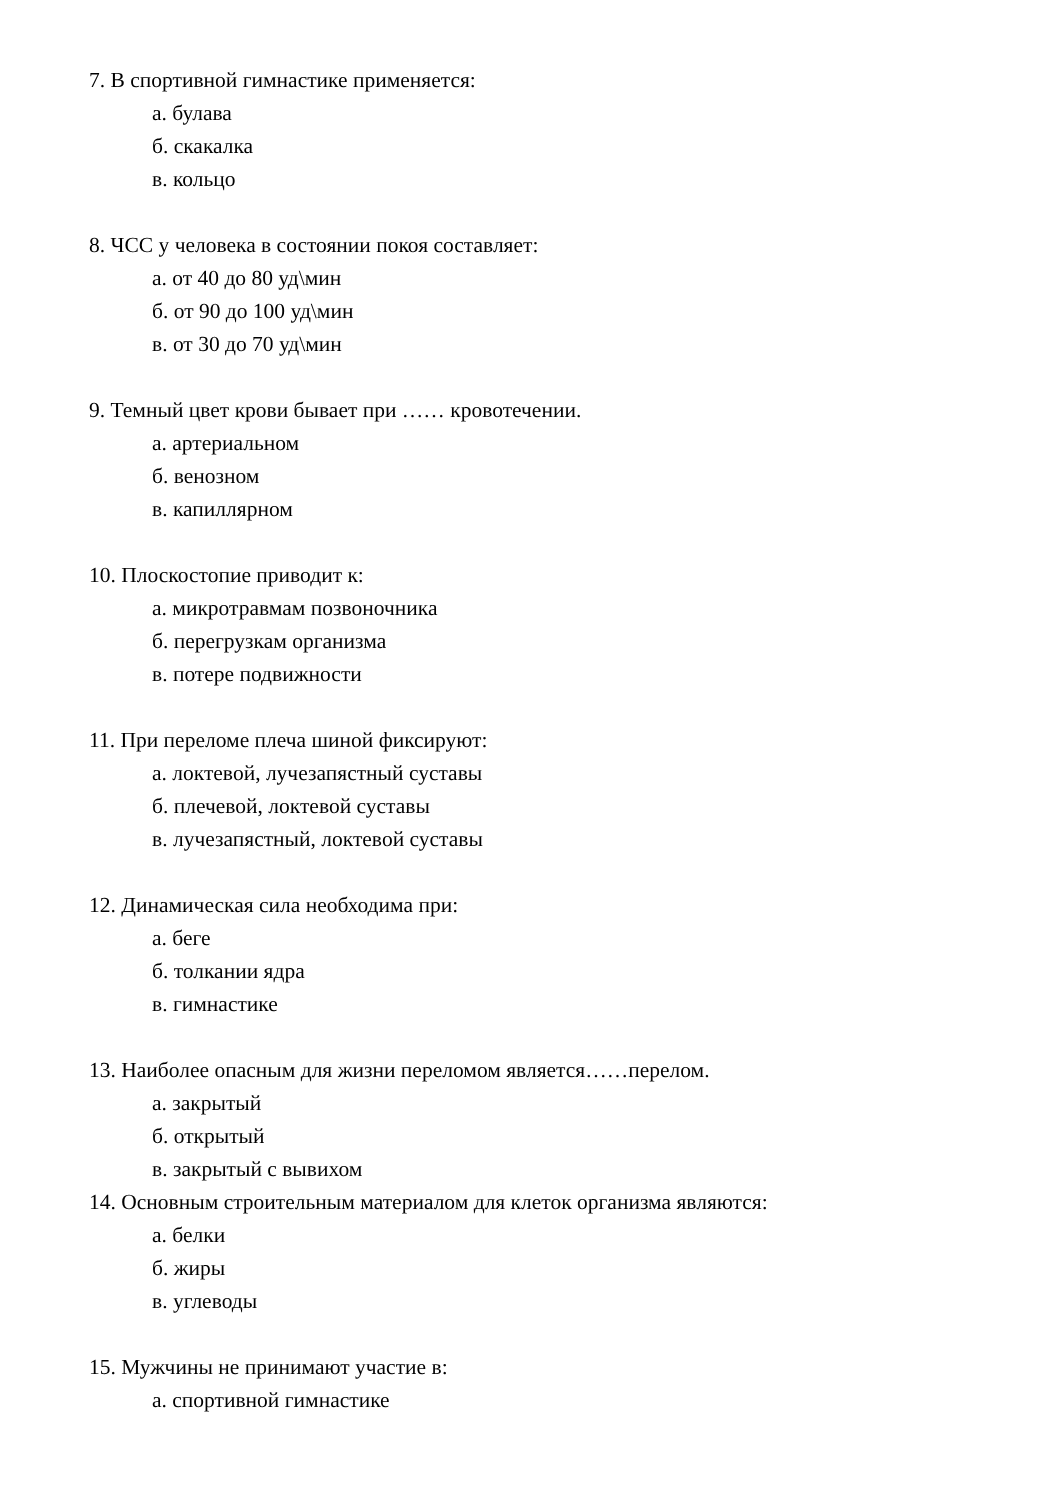7. В спортивной гимнастике применяется:
а. булава
б. скакалка
в. кольцо
8. ЧСС у человека в состоянии покоя составляет:
а. от 40 до 80 уд\мин
б. от 90 до 100 уд\мин
в. от 30 до 70 уд\мин
9. Темный цвет крови бывает при …… кровотечении.
а. артериальном
б. венозном
в. капиллярном
10. Плоскостопие приводит к:
а. микротравмам позвоночника
б. перегрузкам организма
в. потере подвижности
11. При переломе плеча шиной фиксируют:
а. локтевой, лучезапястный суставы
б. плечевой, локтевой суставы
в. лучезапястный, локтевой суставы
12. Динамическая сила необходима при:
а. беге
б. толкании ядра
в. гимнастике
13. Наиболее опасным для жизни переломом является……перелом.
а. закрытый
б. открытый
в. закрытый с вывихом
14. Основным строительным материалом для клеток организма являются:
а. белки
б. жиры
в. углеводы
15. Мужчины не принимают участие в:
а. спортивной гимнастике